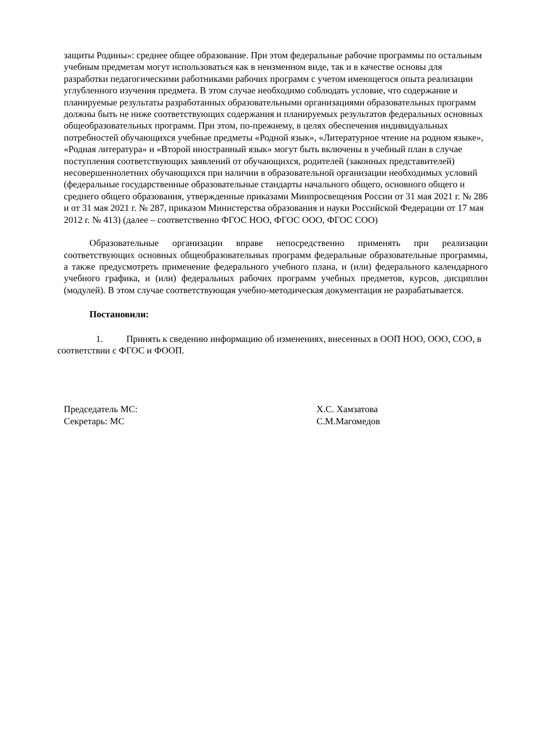защиты Родины»: среднее общее образование. При этом федеральные рабочие программы по остальным учебным предметам могут использоваться как в неизменном виде, так и в качестве основы для разработки педагогическими работниками рабочих программ с учетом имеющегося опыта реализации углубленного изучения предмета. В этом случае необходимо соблюдать условие, что содержание и планируемые результаты разработанных образовательными организациями образовательных программ должны быть не ниже соответствующих содержания и планируемых результатов федеральных основных общеобразовательных программ. При этом, по-прежнему, в целях обеспечения индивидуальных потребностей обучающихся учебные предметы «Родной язык», «Литературное чтение на родном языке», «Родная литература» и «Второй иностранный язык» могут быть включены в учебный план в случае поступления соответствующих заявлений от обучающихся, родителей (законных представителей) несовершеннолетних обучающихся при наличии в образовательной организации необходимых условий (федеральные государственные образовательные стандарты начального общего, основного общего и среднего общего образования, утвержденные приказами Минпросвещения России от 31 мая 2021 г. № 286 и от 31 мая 2021 г. № 287, приказом Министерства образования и науки Российской Федерации от 17 мая 2012 г. № 413) (далее – соответственно ФГОС НОО, ФГОС ООО, ФГОС СОО)
Образовательные организации вправе непосредственно применять при реализации соответствующих основных общеобразовательных программ федеральные образовательные программы, а также предусмотреть применение федерального учебного плана, и (или) федерального календарного учебного графика, и (или) федеральных рабочих программ учебных предметов, курсов, дисциплин (модулей). В этом случае соответствующая учебно-методическая документация не разрабатывается.
Постановили:
1. Принять к сведению информацию об изменениях, внесенных в ООП НОО, ООО, СОО, в соответствии с ФГОС и ФООП.
Председатель МС:
Секретарь: МС
Х.С. Хамзатова
С.М.Магомедов